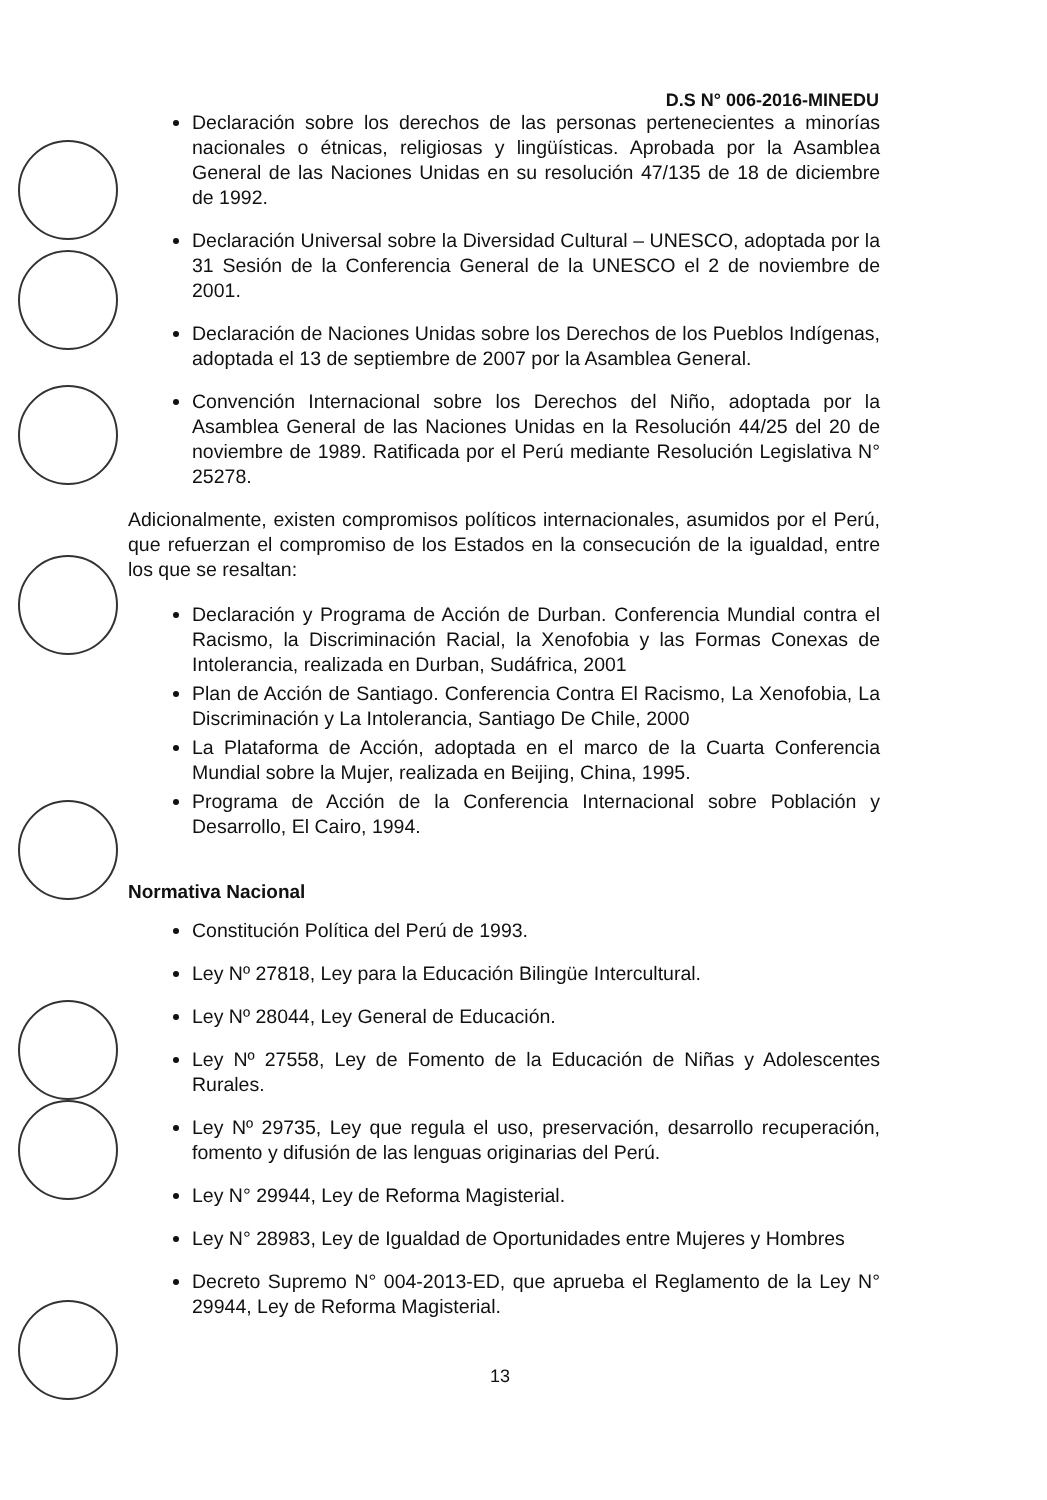D.S N° 006-2016-MINEDU
Declaración sobre los derechos de las personas pertenecientes a minorías nacionales o étnicas, religiosas y lingüísticas. Aprobada por la Asamblea General de las Naciones Unidas en su resolución 47/135 de 18 de diciembre de 1992.
Declaración Universal sobre la Diversidad Cultural – UNESCO, adoptada por la 31 Sesión de la Conferencia General de la UNESCO el 2 de noviembre de 2001.
Declaración de Naciones Unidas sobre los Derechos de los Pueblos Indígenas, adoptada el 13 de septiembre de 2007 por la Asamblea General.
Convención Internacional sobre los Derechos del Niño, adoptada por la Asamblea General de las Naciones Unidas en la Resolución 44/25 del 20 de noviembre de 1989. Ratificada por el Perú mediante Resolución Legislativa N° 25278.
Adicionalmente, existen compromisos políticos internacionales, asumidos por el Perú, que refuerzan el compromiso de los Estados en la consecución de la igualdad, entre los que se resaltan:
Declaración y Programa de Acción de Durban. Conferencia Mundial contra el Racismo, la Discriminación Racial, la Xenofobia y las Formas Conexas de Intolerancia, realizada en Durban, Sudáfrica, 2001
Plan de Acción de Santiago. Conferencia Contra El Racismo, La Xenofobia, La Discriminación y La Intolerancia, Santiago De Chile, 2000
La Plataforma de Acción, adoptada en el marco de la Cuarta Conferencia Mundial sobre la Mujer, realizada en Beijing, China, 1995.
Programa de Acción de la Conferencia Internacional sobre Población y Desarrollo, El Cairo, 1994.
Normativa Nacional
Constitución Política del Perú de 1993.
Ley Nº 27818, Ley para la Educación Bilingüe Intercultural.
Ley Nº 28044, Ley General de Educación.
Ley Nº 27558, Ley de Fomento de la Educación de Niñas y Adolescentes Rurales.
Ley Nº 29735, Ley que regula el uso, preservación, desarrollo recuperación, fomento y difusión de las lenguas originarias del Perú.
Ley N° 29944, Ley de Reforma Magisterial.
Ley N° 28983, Ley de Igualdad de Oportunidades entre Mujeres y Hombres
Decreto Supremo N° 004-2013-ED, que aprueba el Reglamento de la Ley N° 29944, Ley de Reforma Magisterial.
13